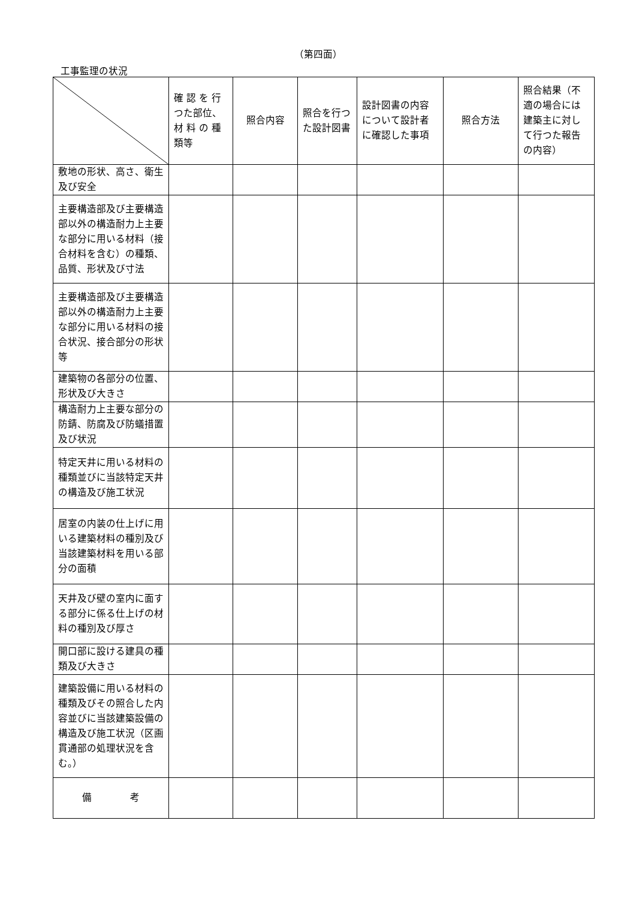（第四面）
工事監理の状況
| | 確 認 を 行 つた部位、材 料 の 種 類等 | 照合内容 | 照合を行つた設計図書 | 設計図書の内容について設計者に確認した事項 | 照合方法 | 照合結果（不適の場合には建築主に対して行つた報告の内容） |
| --- | --- | --- | --- | --- | --- | --- |
| 敷地の形状、高さ、衛生及び安全 | | | | | | |
| 主要構造部及び主要構造部以外の構造耐力上主要な部分に用いる材料（接合材料を含む）の種類、品質、形状及び寸法 | | | | | | |
| 主要構造部及び主要構造部以外の構造耐力上主要な部分に用いる材料の接合状況、接合部分の形状等 | | | | | | |
| 建築物の各部分の位置、形状及び大きさ | | | | | | |
| 構造耐力上主要な部分の防錆、防腐及び防蟻措置及び状況 | | | | | | |
| 特定天井に用いる材料の種類並びに当該特定天井の構造及び施工状況 | | | | | | |
| 居室の内装の仕上げに用いる建築材料の種別及び当該建築材料を用いる部分の面積 | | | | | | |
| 天井及び壁の室内に面する部分に係る仕上げの材料の種別及び厚さ | | | | | | |
| 開口部に設ける建具の種類及び大きさ | | | | | | |
| 建築設備に用いる材料の種類及びその照合した内容並びに当該建築設備の構造及び施工状況（区画貫通部の処理状況を含む。） | | | | | | |
| 備 考 | | | | | | |